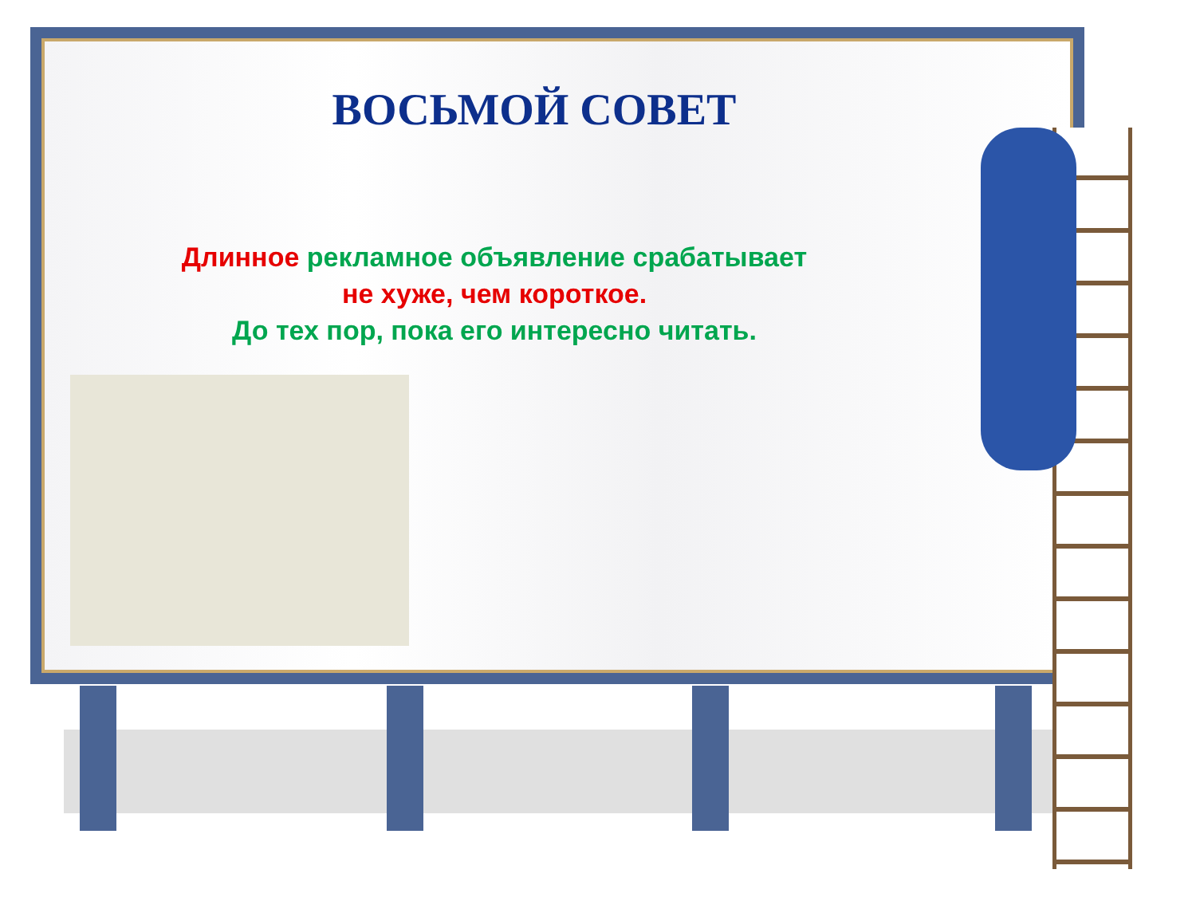ВОСЬМОЙ СОВЕТ
Длинное рекламное объявление срабатывает
не хуже, чем короткое.
До тех пор, пока его интересно читать.